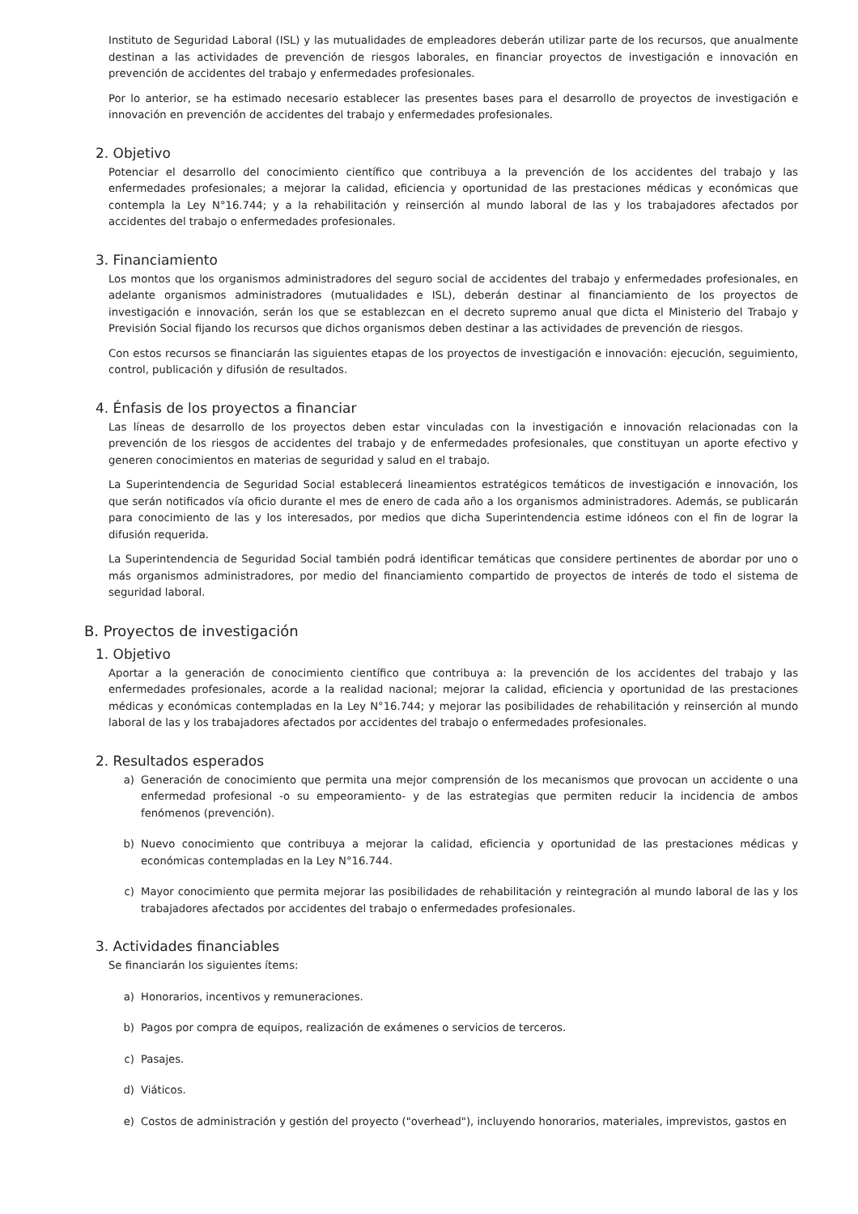Instituto de Seguridad Laboral (ISL) y las mutualidades de empleadores deberán utilizar parte de los recursos, que anualmente destinan a las actividades de prevención de riesgos laborales, en financiar proyectos de investigación e innovación en prevención de accidentes del trabajo y enfermedades profesionales.
Por lo anterior, se ha estimado necesario establecer las presentes bases para el desarrollo de proyectos de investigación e innovación en prevención de accidentes del trabajo y enfermedades profesionales.
2. Objetivo
Potenciar el desarrollo del conocimiento científico que contribuya a la prevención de los accidentes del trabajo y las enfermedades profesionales; a mejorar la calidad, eficiencia y oportunidad de las prestaciones médicas y económicas que contempla la Ley N°16.744; y a la rehabilitación y reinserción al mundo laboral de las y los trabajadores afectados por accidentes del trabajo o enfermedades profesionales.
3. Financiamiento
Los montos que los organismos administradores del seguro social de accidentes del trabajo y enfermedades profesionales, en adelante organismos administradores (mutualidades e ISL), deberán destinar al financiamiento de los proyectos de investigación e innovación, serán los que se establezcan en el decreto supremo anual que dicta el Ministerio del Trabajo y Previsión Social fijando los recursos que dichos organismos deben destinar a las actividades de prevención de riesgos.
Con estos recursos se financiarán las siguientes etapas de los proyectos de investigación e innovación: ejecución, seguimiento, control, publicación y difusión de resultados.
4. Énfasis de los proyectos a financiar
Las líneas de desarrollo de los proyectos deben estar vinculadas con la investigación e innovación relacionadas con la prevención de los riesgos de accidentes del trabajo y de enfermedades profesionales, que constituyan un aporte efectivo y generen conocimientos en materias de seguridad y salud en el trabajo.
La Superintendencia de Seguridad Social establecerá lineamientos estratégicos temáticos de investigación e innovación, los que serán notificados vía oficio durante el mes de enero de cada año a los organismos administradores. Además, se publicarán para conocimiento de las y los interesados, por medios que dicha Superintendencia estime idóneos con el fin de lograr la difusión requerida.
La Superintendencia de Seguridad Social también podrá identificar temáticas que considere pertinentes de abordar por uno o más organismos administradores, por medio del financiamiento compartido de proyectos de interés de todo el sistema de seguridad laboral.
B. Proyectos de investigación
1. Objetivo
Aportar a la generación de conocimiento científico que contribuya a: la prevención de los accidentes del trabajo y las enfermedades profesionales, acorde a la realidad nacional; mejorar la calidad, eficiencia y oportunidad de las prestaciones médicas y económicas contempladas en la Ley N°16.744; y mejorar las posibilidades de rehabilitación y reinserción al mundo laboral de las y los trabajadores afectados por accidentes del trabajo o enfermedades profesionales.
2. Resultados esperados
a) Generación de conocimiento que permita una mejor comprensión de los mecanismos que provocan un accidente o una enfermedad profesional -o su empeoramiento- y de las estrategias que permiten reducir la incidencia de ambos fenómenos (prevención).
b) Nuevo conocimiento que contribuya a mejorar la calidad, eficiencia y oportunidad de las prestaciones médicas y económicas contempladas en la Ley N°16.744.
c) Mayor conocimiento que permita mejorar las posibilidades de rehabilitación y reintegración al mundo laboral de las y los trabajadores afectados por accidentes del trabajo o enfermedades profesionales.
3. Actividades financiables
Se financiarán los siguientes ítems:
a) Honorarios, incentivos y remuneraciones.
b) Pagos por compra de equipos, realización de exámenes o servicios de terceros.
c) Pasajes.
d) Viáticos.
e) Costos de administración y gestión del proyecto ("overhead"), incluyendo honorarios, materiales, imprevistos, gastos en